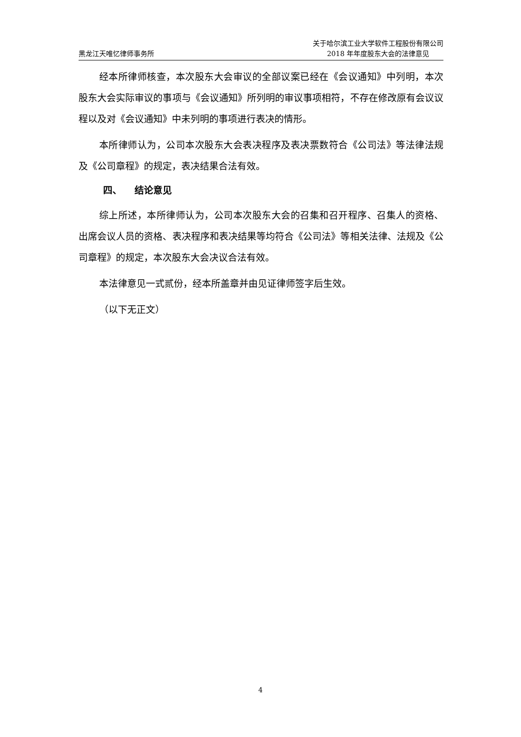黑龙江天唯忆律师事务所
关于哈尔滨工业大学软件工程股份有限公司
2018 年年度股东大会的法律意见
经本所律师核查，本次股东大会审议的全部议案已经在《会议通知》中列明，本次股东大会实际审议的事项与《会议通知》所列明的审议事项相符，不存在修改原有会议议程以及对《会议通知》中未列明的事项进行表决的情形。
本所律师认为，公司本次股东大会表决程序及表决票数符合《公司法》等法律法规及《公司章程》的规定，表决结果合法有效。
四、 结论意见
综上所述，本所律师认为，公司本次股东大会的召集和召开程序、召集人的资格、出席会议人员的资格、表决程序和表决结果等均符合《公司法》等相关法律、法规及《公司章程》的规定，本次股东大会决议合法有效。
本法律意见一式贰份，经本所盖章并由见证律师签字后生效。
（以下无正文）
4